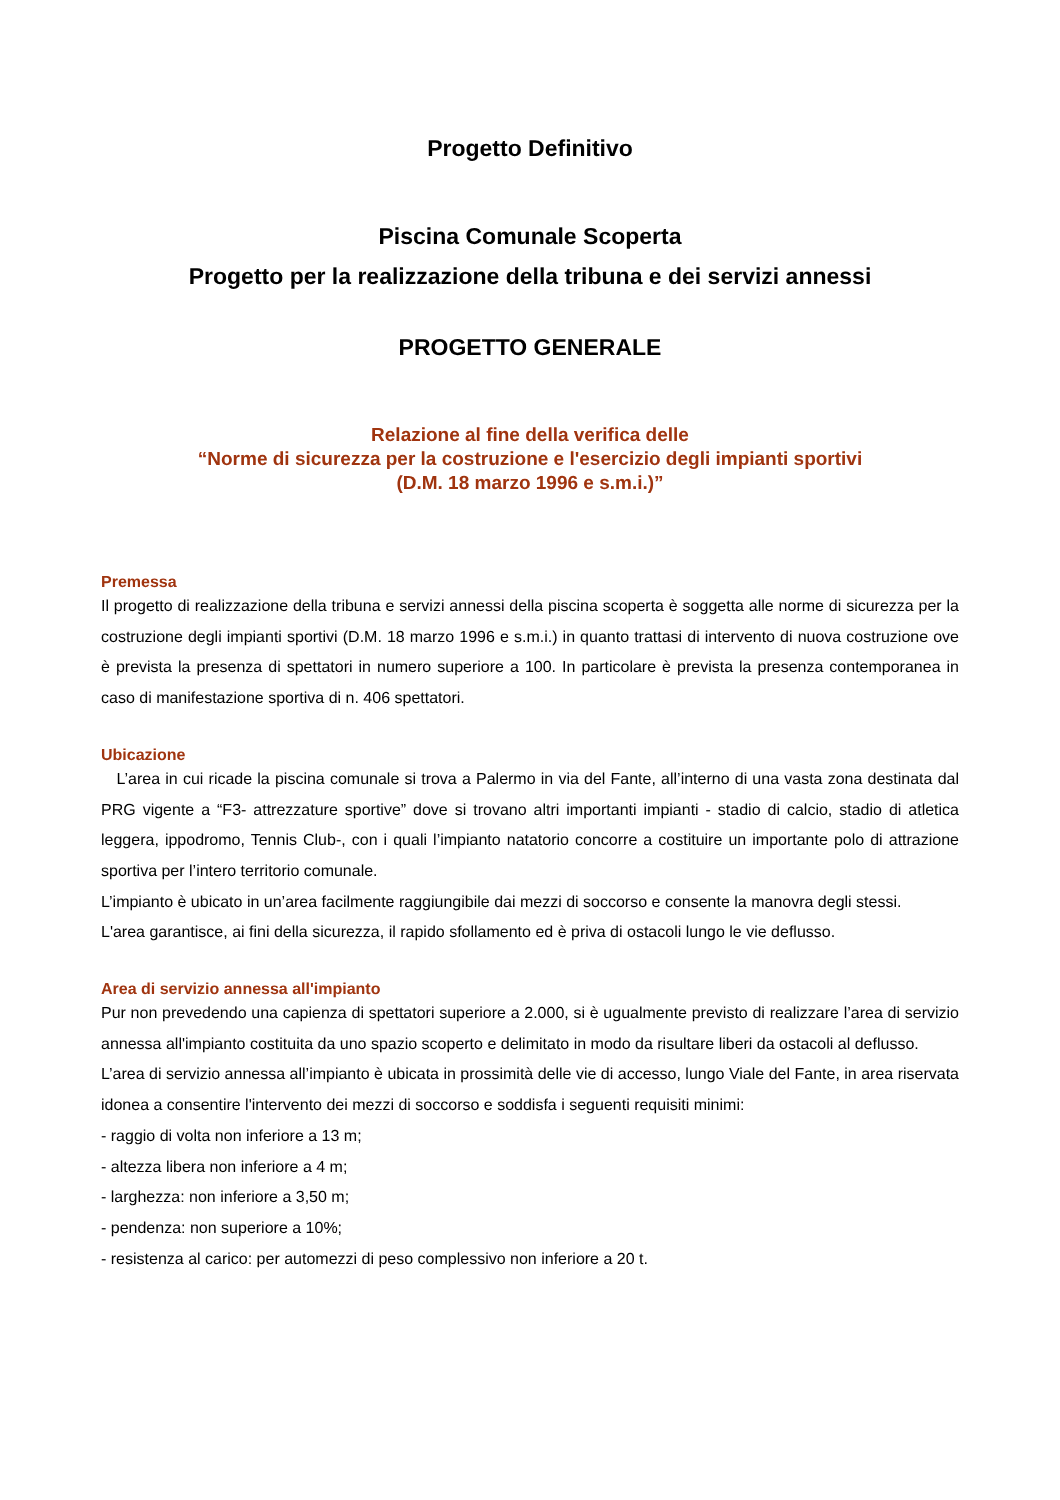Progetto Definitivo
Piscina Comunale Scoperta
Progetto per la realizzazione della tribuna e dei servizi annessi
PROGETTO GENERALE
Relazione al fine della verifica delle
“Norme di sicurezza per la costruzione e l'esercizio degli impianti sportivi
(D.M. 18 marzo 1996 e s.m.i.)”
Premessa
Il progetto di realizzazione della tribuna e servizi annessi della piscina scoperta è soggetta alle norme di sicurezza per la costruzione degli impianti sportivi (D.M. 18 marzo 1996 e s.m.i.) in quanto trattasi di intervento di nuova costruzione ove è prevista la presenza di spettatori in numero superiore a 100. In particolare è prevista la presenza contemporanea in caso di manifestazione sportiva di n. 406 spettatori.
Ubicazione
L’area in cui ricade la piscina comunale si trova a Palermo in via del Fante, all’interno di una vasta zona destinata dal PRG vigente a “F3- attrezzature sportive” dove si trovano altri importanti impianti - stadio di calcio, stadio di atletica leggera, ippodromo, Tennis Club-, con i quali l’impianto natatorio concorre a costituire un importante polo di attrazione sportiva per l’intero territorio comunale.
L’impianto è ubicato in un’area facilmente raggiungibile dai mezzi di soccorso e consente la manovra degli stessi.
L'area garantisce, ai fini della sicurezza, il rapido sfollamento ed è priva di ostacoli lungo le vie deflusso.
Area di servizio annessa all'impianto
Pur non prevedendo una capienza di spettatori superiore a 2.000, si è ugualmente previsto di realizzare l’area di servizio annessa all'impianto costituita da uno spazio scoperto e delimitato in modo da risultare liberi da ostacoli al deflusso.
L’area di servizio annessa all’impianto è ubicata in prossimità delle vie di accesso, lungo Viale del Fante, in area riservata idonea a consentire l'intervento dei mezzi di soccorso e soddisfa i seguenti requisiti minimi:
- raggio di volta non inferiore a 13 m;
- altezza libera non inferiore a 4 m;
- larghezza: non inferiore a 3,50 m;
- pendenza: non superiore a 10%;
- resistenza al carico: per automezzi di peso complessivo non inferiore a 20 t.